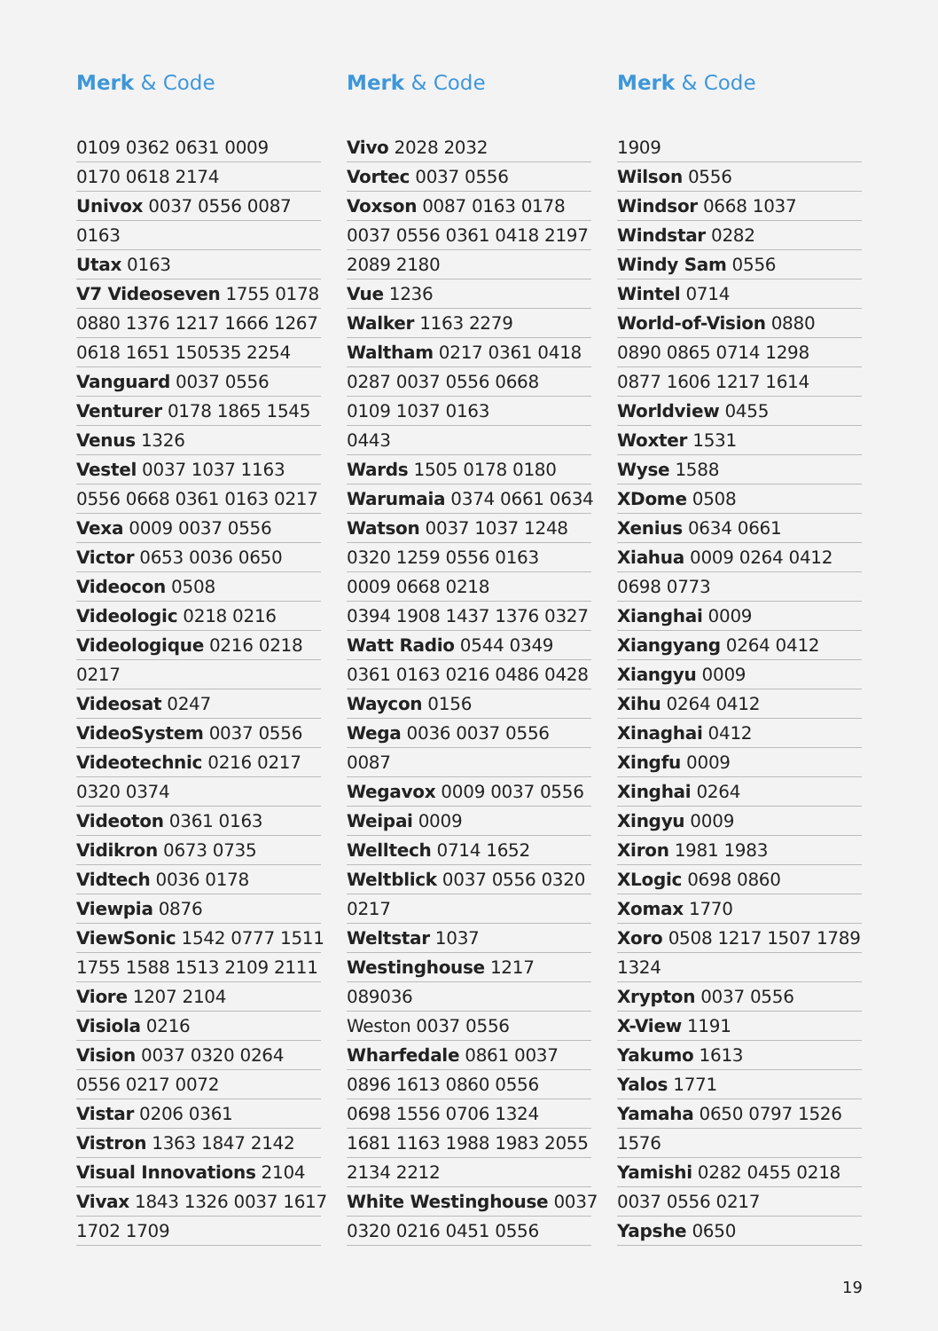Merk & Code
0109 0362 0631 0009
0170 0618 2174
Univox 0037 0556 0087
0163
Utax 0163
V7 Videoseven 1755 0178
0880 1376 1217 1666 1267
0618 1651 150535 2254
Vanguard 0037 0556
Venturer 0178 1865 1545
Venus 1326
Vestel 0037 1037 1163
0556 0668 0361 0163 0217
Vexa 0009 0037 0556
Victor 0653 0036 0650
Videocon 0508
Videologic 0218 0216
Videologique 0216 0218
0217
Videosat 0247
VideoSystem 0037 0556
Videotechnic 0216 0217
0320 0374
Videoton 0361 0163
Vidikron 0673 0735
Vidtech 0036 0178
Viewpia 0876
ViewSonic 1542 0777 1511
1755 1588 1513 2109 2111
Viore 1207 2104
Visiola 0216
Vision 0037 0320 0264
0556 0217 0072
Vistar 0206 0361
Vistron 1363 1847 2142
Visual Innovations 2104
Vivax 1843 1326 0037 1617
1702 1709
Merk & Code
Vivo 2028 2032
Vortec 0037 0556
Voxson 0087 0163 0178
0037 0556 0361 0418 2197
2089 2180
Vue 1236
Walker 1163 2279
Waltham 0217 0361 0418
0287 0037 0556 0668
0109 1037 0163
0443
Wards 1505 0178 0180
Warumaia 0374 0661 0634
Watson 0037 1037 1248
0320 1259 0556 0163
0009 0668 0218
0394 1908 1437 1376 0327
Watt Radio 0544 0349
0361 0163 0216 0486 0428
Waycon 0156
Wega 0036 0037 0556
0087
Wegavox 0009 0037 0556
Weipai 0009
Welltech 0714 1652
Weltblick 0037 0556 0320
0217
Weltstar 1037
Westinghouse 1217
089036
Weston 0037 0556
Wharfedale 0861 0037
0896 1613 0860 0556
0698 1556 0706 1324
1681 1163 1988 1983 2055
2134 2212
White Westinghouse 0037
0320 0216 0451 0556
Merk & Code
1909
Wilson 0556
Windsor 0668 1037
Windstar 0282
Windy Sam 0556
Wintel 0714
World-of-Vision 0880
0890 0865 0714 1298
0877 1606 1217 1614
Worldview 0455
Woxter 1531
Wyse 1588
XDome 0508
Xenius 0634 0661
Xiahua 0009 0264 0412
0698 0773
Xianghai 0009
Xiangyang 0264 0412
Xiangyu 0009
Xihu 0264 0412
Xinaghai 0412
Xingfu 0009
Xinghai 0264
Xingyu 0009
Xiron 1981 1983
XLogic 0698 0860
Xomax 1770
Xoro 0508 1217 1507 1789
1324
Xrypton 0037 0556
X-View 1191
Yakumo 1613
Yalos 1771
Yamaha 0650 0797 1526
1576
Yamishi 0282 0455 0218
0037 0556 0217
Yapshe 0650
19